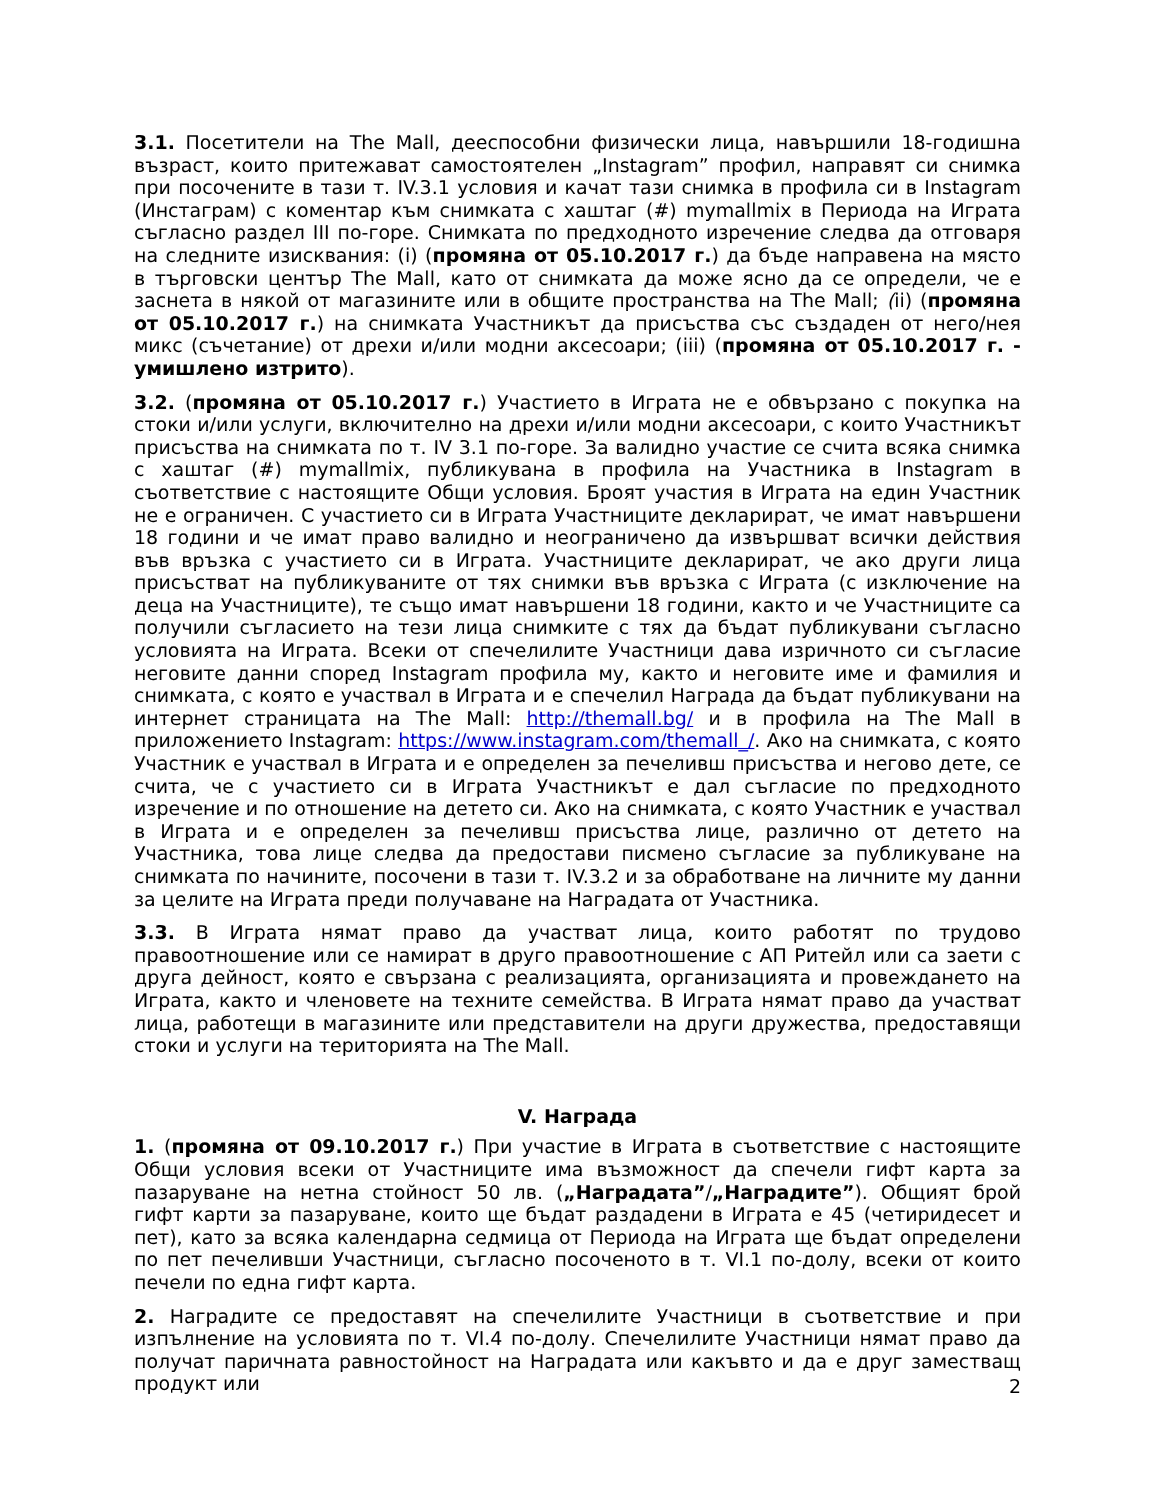3.1. Посетители на The Mall, дееспособни физически лица, навършили 18-годишна възраст, които притежават самостоятелен „Instagram” профил, направят си снимка при посочените в тази т. IV.3.1 условия и качат тази снимка в профила си в Instagram (Инстаграм) с коментар към снимката с хаштаг (#) mymallmix в Периода на Играта съгласно раздел III по-горе. Снимката по предходното изречение следва да отговаря на следните изисквания: (i) (промяна от 05.10.2017 г.) да бъде направена на място в търговски център The Mall, като от снимката да може ясно да се определи, че е заснета в някой от магазините или в общите пространства на The Mall; (ii) (промяна от 05.10.2017 г.) на снимката Участникът да присъства със създаден от него/нея микс (съчетание) от дрехи и/или модни аксесоари; (iii) (промяна от 05.10.2017 г. - умишлено изтрито).
3.2. (промяна от 05.10.2017 г.) Участието в Играта не е обвързано с покупка на стоки и/или услуги, включително на дрехи и/или модни аксесоари, с които Участникът присъства на снимката по т. IV 3.1 по-горе. За валидно участие се счита всяка снимка с хаштаг (#) mymallmix, публикувана в профила на Участника в Instagram в съответствие с настоящите Общи условия. Броят участия в Играта на един Участник не е ограничен. С участието си в Играта Участниците декларират, че имат навършени 18 години и че имат право валидно и неограничено да извършват всички действия във връзка с участието си в Играта. Участниците декларират, че ако други лица присъстват на публикуваните от тях снимки във връзка с Играта (с изключение на деца на Участниците), те също имат навършени 18 години, както и че Участниците са получили съгласието на тези лица снимките с тях да бъдат публикувани съгласно условията на Играта. Всеки от спечелилите Участници дава изричното си съгласие неговите данни според Instagram профила му, както и неговите име и фамилия и снимката, с която е участвал в Играта и е спечелил Награда да бъдат публикувани на интернет страницата на The Mall: http://themall.bg/ и в профила на The Mall в приложението Instagram: https://www.instagram.com/themall_/. Ако на снимката, с която Участник е участвал в Играта и е определен за печеливш присъства и негово дете, се счита, че с участието си в Играта Участникът е дал съгласие по предходното изречение и по отношение на детето си. Ако на снимката, с която Участник е участвал в Играта и е определен за печеливш присъства лице, различно от детето на Участника, това лице следва да предостави писмено съгласие за публикуване на снимката по начините, посочени в тази т. IV.3.2 и за обработване на личните му данни за целите на Играта преди получаване на Наградата от Участника.
3.3. В Играта нямат право да участват лица, които работят по трудово правоотношение или се намират в друго правоотношение с АП Ритейл или са заети с друга дейност, която е свързана с реализацията, организацията и провеждането на Играта, както и членовете на техните семейства. В Играта нямат право да участват лица, работещи в магазините или представители на други дружества, предоставящи стоки и услуги на територията на The Mall.
V. Награда
1. (промяна от 09.10.2017 г.) При участие в Играта в съответствие с настоящите Общи условия всеки от Участниците има възможност да спечели гифт карта за пазаруване на нетна стойност 50 лв. („Наградата”/„Наградите”). Общият брой гифт карти за пазаруване, които ще бъдат раздадени в Играта е 45 (четиридесет и пет), като за всяка календарна седмица от Периода на Играта ще бъдат определени по пет печеливши Участници, съгласно посоченото в т. VI.1 по-долу, всеки от които печели по една гифт карта.
2. Наградите се предоставят на спечелилите Участници в съответствие и при изпълнение на условията по т. VI.4 по-долу. Спечелилите Участници нямат право да получат паричната равностойност на Наградата или какъвто и да е друг заместващ продукт или
2